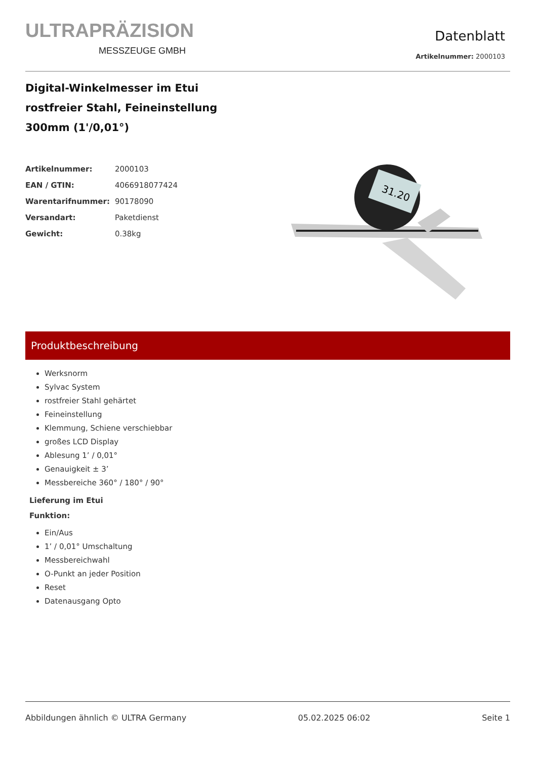ULTRAPRÄZISION
MESSZEUGE GMBH
Datenblatt
Artikelnummer: 2000103
Digital-Winkelmesser im Etui
rostfreier Stahl, Feineinstellung
300mm (1'/0,01°)
| Artikelnummer: | 2000103 |
| EAN / GTIN: | 4066918077424 |
| Warentarifnummer: | 90178090 |
| Versandart: | Paketdienst |
| Gewicht: | 0.38kg |
31.20
Produktbeschreibung
Werksnorm
Sylvac System
rostfreier Stahl gehärtet
Feineinstellung
Klemmung, Schiene verschiebbar
großes LCD Display
Ablesung 1’ / 0,01°
Genauigkeit ± 3’
Messbereiche 360° / 180° / 90°
Lieferung im Etui
Funktion:
Ein/Aus
1’ / 0,01° Umschaltung
Messbereichwahl
O-Punkt an jeder Position
Reset
Datenausgang Opto
Abbildungen ähnlich © ULTRA Germany 05.02.2025 06:02 Seite 1